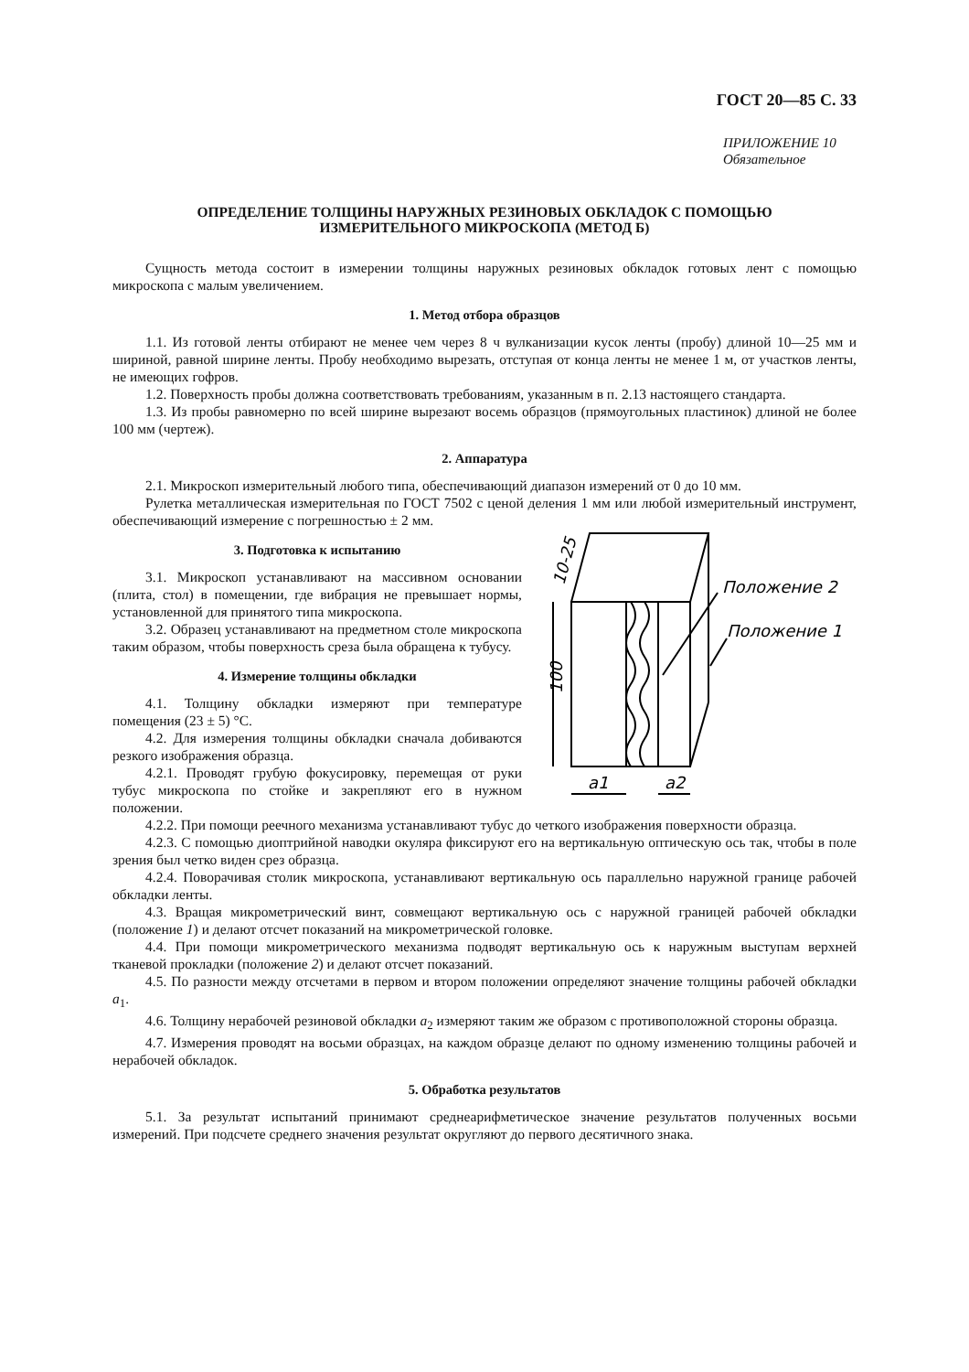ГОСТ 20—85 С. 33
ПРИЛОЖЕНИЕ 10
Обязательное
ОПРЕДЕЛЕНИЕ ТОЛЩИНЫ НАРУЖНЫХ РЕЗИНОВЫХ ОБКЛАДОК С ПОМОЩЬЮ
ИЗМЕРИТЕЛЬНОГО МИКРОСКОПА (МЕТОД Б)
Сущность метода состоит в измерении толщины наружных резиновых обкладок готовых лент с помощью микроскопа с малым увеличением.
1. Метод отбора образцов
1.1. Из готовой ленты отбирают не менее чем через 8 ч вулканизации кусок ленты (пробу) длиной 10—25 мм и шириной, равной ширине ленты. Пробу необходимо вырезать, отступая от конца ленты не менее 1 м, от участков ленты, не имеющих гофров.
1.2. Поверхность пробы должна соответствовать требованиям, указанным в п. 2.13 настоящего стандарта.
1.3. Из пробы равномерно по всей ширине вырезают восемь образцов (прямоугольных пластинок) длиной не более 100 мм (чертеж).
2. Аппаратура
2.1. Микроскоп измерительный любого типа, обеспечивающий диапазон измерений от 0 до 10 мм.
Рулетка металлическая измерительная по ГОСТ 7502 с ценой деления 1 мм или любой измерительный инструмент, обеспечивающий измерение с погрешностью ± 2 мм.
3. Подготовка к испытанию
3.1. Микроскоп устанавливают на массивном основании (плита, стол) в помещении, где вибрация не превышает нормы, установленной для принятого типа микроскопа.
3.2. Образец устанавливают на предметном столе микроскопа таким образом, чтобы поверхность среза была обращена к тубусу.
4. Измерение толщины обкладки
4.1. Толщину обкладки измеряют при температуре помещения (23 ± 5) °С.
4.2. Для измерения толщины обкладки сначала добиваются резкого изображения образца.
4.2.1. Проводят грубую фокусировку, перемещая от руки тубус микроскопа по стойке и закрепляют его в нужном положении.
Положение 2
Положение 1
10-25
100
a1
a2
4.2.2. При помощи реечного механизма устанавливают тубус до четкого изображения поверхности образца.
4.2.3. С помощью диоптрийной наводки окуляра фиксируют его на вертикальную оптическую ось так, чтобы в поле зрения был четко виден срез образца.
4.2.4. Поворачивая столик микроскопа, устанавливают вертикальную ось параллельно наружной границе рабочей обкладки ленты.
4.3. Вращая микрометрический винт, совмещают вертикальную ось с наружной границей рабочей обкладки (положение 1) и делают отсчет показаний на микрометрической головке.
4.4. При помощи микрометрического механизма подводят вертикальную ось к наружным выступам верхней тканевой прокладки (положение 2) и делают отсчет показаний.
4.5. По разности между отсчетами в первом и втором положении определяют значение толщины рабочей обкладки a<sub>1</sub>.
4.6. Толщину нерабочей резиновой обкладки a<sub>2</sub> измеряют таким же образом с противоположной стороны образца.
4.7. Измерения проводят на восьми образцах, на каждом образце делают по одному изменению толщины рабочей и нерабочей обкладок.
5. Обработка результатов
5.1. За результат испытаний принимают среднеарифметическое значение результатов полученных восьми измерений. При подсчете среднего значения результат округляют до первого десятичного знака.